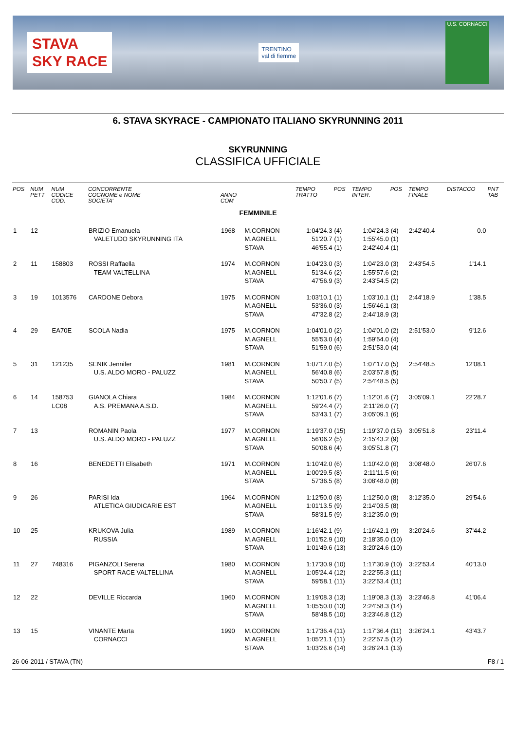STAVA
SKY RACE
TRENTINO
val di fiemme
U.S. CORNACCI
6. STAVA SKYRACE - CAMPIONATO ITALIANO SKYRUNNING 2011
SKYRUNNING
CLASSIFICA UFFICIALE
| POS | NUM PETT | NUM CODICE COD. | CONCORRENTE COGNOME e NOME SOCIETA' | ANNO COM | | TEMPO TRATTO | POS | TEMPO INTER. | POS | TEMPO FINALE | DISTACCO | PNT TAB |
| --- | --- | --- | --- | --- | --- | --- | --- | --- | --- | --- | --- | --- |
| FEMMINILE | | | | | | | | | | | | |
| 1 | 12 | | BRIZIO Emanuela VALETUDO SKYRUNNING ITA | 1968 | M.CORNON M.AGNELL STAVA | 1:04'24.3 51'20.7 46'55.4 | (4) (1) (1) | 1:04'24.3 1:55'45.0 2:42'40.4 | (4) (1) (1) | 2:42'40.4 | 0.0 | |
| 2 | 11 | 158803 | ROSSI Raffaella TEAM VALTELLINA | 1974 | M.CORNON M.AGNELL STAVA | 1:04'23.0 51'34.6 47'56.9 | (3) (2) (3) | 1:04'23.0 1:55'57.6 2:43'54.5 | (3) (2) (2) | 2:43'54.5 | 1'14.1 | |
| 3 | 19 | 1013576 | CARDONE Debora | 1975 | M.CORNON M.AGNELL STAVA | 1:03'10.1 53'36.0 47'32.8 | (1) (3) (2) | 1:03'10.1 1:56'46.1 2:44'18.9 | (1) (3) (3) | 2:44'18.9 | 1'38.5 | |
| 4 | 29 | EA70E | SCOLA Nadia | 1975 | M.CORNON M.AGNELL STAVA | 1:04'01.0 55'53.0 51'59.0 | (2) (4) (6) | 1:04'01.0 1:59'54.0 2:51'53.0 | (2) (4) (4) | 2:51'53.0 | 9'12.6 | |
| 5 | 31 | 121235 | SENIK Jennifer U.S. ALDO MORO - PALUZZ | 1981 | M.CORNON M.AGNELL STAVA | 1:07'17.0 56'40.8 50'50.7 | (5) (6) (5) | 1:07'17.0 2:03'57.8 2:54'48.5 | (5) (5) (5) | 2:54'48.5 | 12'08.1 | |
| 6 | 14 | 158753 LC08 | GIANOLA Chiara A.S. PREMANA A.S.D. | 1984 | M.CORNON M.AGNELL STAVA | 1:12'01.6 59'24.4 53'43.1 | (7) (7) (7) | 1:12'01.6 2:11'26.0 3:05'09.1 | (7) (7) (6) | 3:05'09.1 | 22'28.7 | |
| 7 | 13 | | ROMANIN Paola U.S. ALDO MORO - PALUZZ | 1977 | M.CORNON M.AGNELL STAVA | 1:19'37.0 56'06.2 50'08.6 | (15) (5) (4) | 1:19'37.0 2:15'43.2 3:05'51.8 | (15) (9) (7) | 3:05'51.8 | 23'11.4 | |
| 8 | 16 | | BENEDETTI Elisabeth | 1971 | M.CORNON M.AGNELL STAVA | 1:10'42.0 1:00'29.5 57'36.5 | (6) (8) (8) | 1:10'42.0 2:11'11.5 3:08'48.0 | (6) (6) (8) | 3:08'48.0 | 26'07.6 | |
| 9 | 26 | | PARISI Ida ATLETICA GIUDICARIE EST | 1964 | M.CORNON M.AGNELL STAVA | 1:12'50.0 1:01'13.5 58'31.5 | (8) (9) (9) | 1:12'50.0 2:14'03.5 3:12'35.0 | (8) (8) (9) | 3:12'35.0 | 29'54.6 | |
| 10 | 25 | | KRUKOVA Julia RUSSIA | 1989 | M.CORNON M.AGNELL STAVA | 1:16'42.1 1:01'52.9 1:01'49.6 | (9) (10) (13) | 1:16'42.1 2:18'35.0 3:20'24.6 | (9) (10) (10) | 3:20'24.6 | 37'44.2 | |
| 11 | 27 | 748316 | PIGANZOLI Serena SPORT RACE VALTELLINA | 1980 | M.CORNON M.AGNELL STAVA | 1:17'30.9 1:05'24.4 59'58.1 | (10) (12) (11) | 1:17'30.9 2:22'55.3 3:22'53.4 | (10) (11) (11) | 3:22'53.4 | 40'13.0 | |
| 12 | 22 | | DEVILLE Riccarda | 1960 | M.CORNON M.AGNELL STAVA | 1:19'08.3 1:05'50.0 58'48.5 | (13) (13) (10) | 1:19'08.3 2:24'58.3 3:23'46.8 | (13) (14) (12) | 3:23'46.8 | 41'06.4 | |
| 13 | 15 | | VINANTE Marta CORNACCI | 1990 | M.CORNON M.AGNELL STAVA | 1:17'36.4 1:05'21.1 1:03'26.6 | (11) (11) (14) | 1:17'36.4 2:22'57.5 3:26'24.1 | (11) (12) (13) | 3:26'24.1 | 43'43.7 | |
26-06-2011 / STAVA (TN) F8 / 1